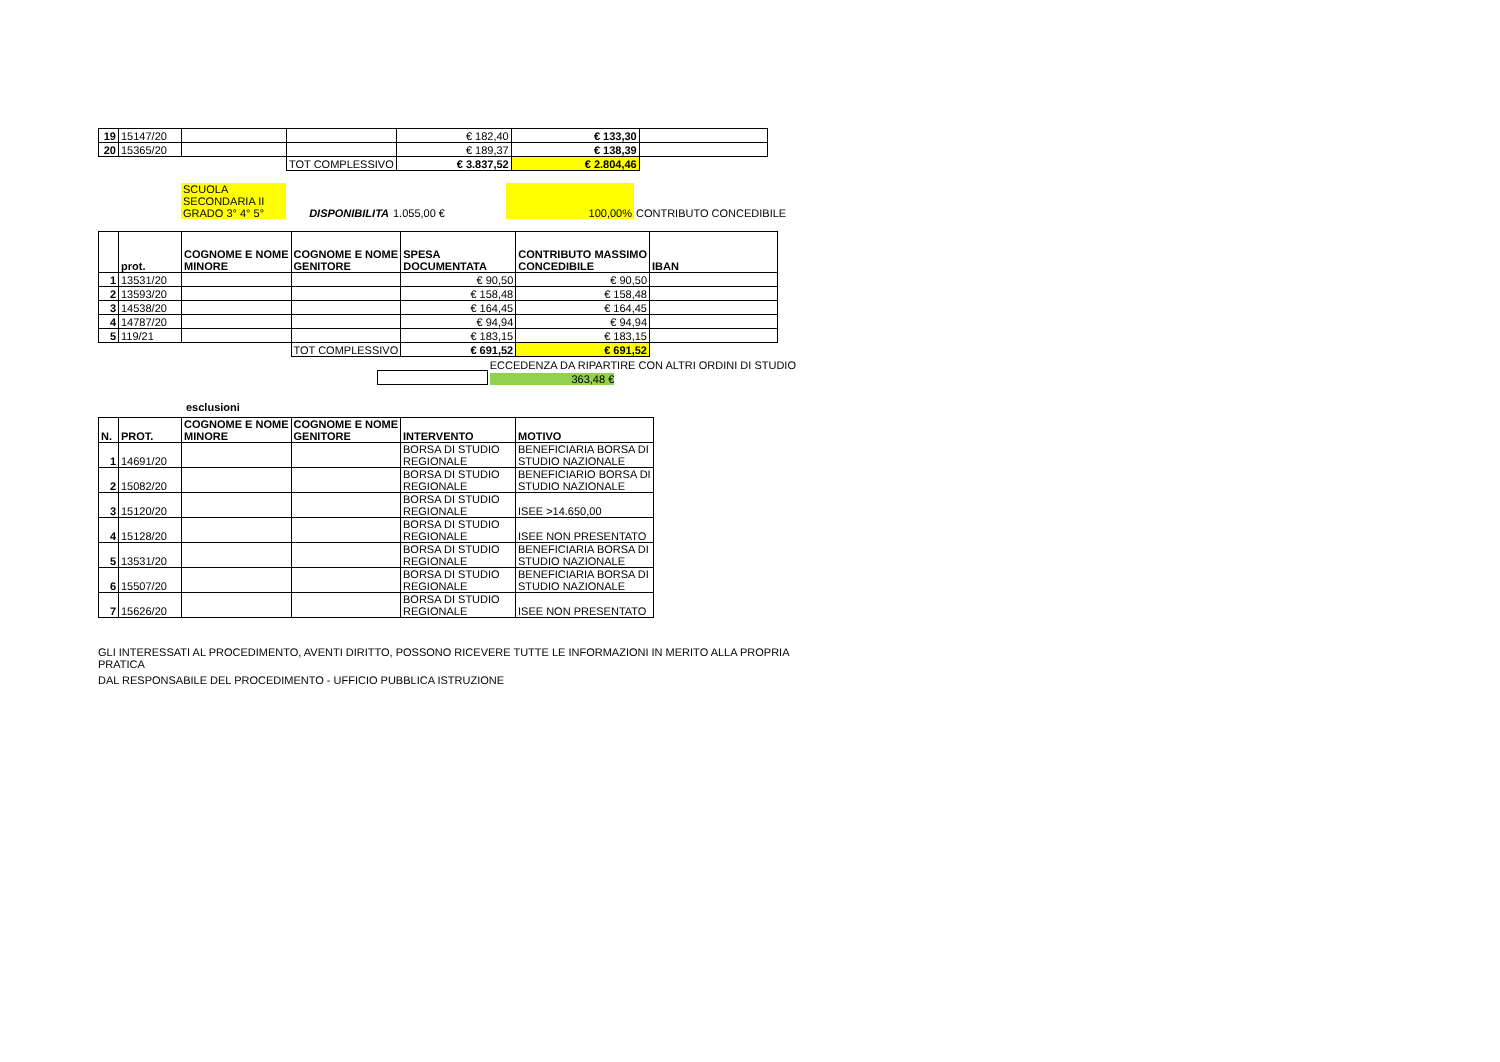| 19 | 15147/20 | | | € 182,40 | € 133,30 | |
| 20 | 15365/20 | | | € 189,37 | € 138,39 | |
| | | | TOT COMPLESSIVO | € 3.837,52 | € 2.804,46 | |
| | SCUOLA SECONDARIA II GRADO 3° 4° 5° | DISPONIBILITA | 1.055,00 € | 100,00% | CONTRIBUTO CONCEDIBILE |
| | prot. | COGNOME E NOME MINORE | COGNOME E NOME GENITORE | SPESA DOCUMENTATA | CONTRIBUTO MASSIMO CONCEDIBILE | IBAN |
| --- | --- | --- | --- | --- | --- | --- |
| 1 | 13531/20 | | | € 90,50 | € 90,50 | |
| 2 | 13593/20 | | | € 158,48 | € 158,48 | |
| 3 | 14538/20 | | | € 164,45 | € 164,45 | |
| 4 | 14787/20 | | | € 94,94 | € 94,94 | |
| 5 | 119/21 | | | € 183,15 | € 183,15 | |
| | | | TOT COMPLESSIVO | € 691,52 | € 691,52 | |
| | | ECCEDENZA DA RIPARTIRE CON ALTRI ORDINI DI STUDIO |
| | | 363,48 € |
esclusioni
| N. | PROT. | COGNOME E NOME MINORE | COGNOME E NOME GENITORE | INTERVENTO | MOTIVO |
| --- | --- | --- | --- | --- | --- |
| 1 | 14691/20 | | | BORSA DI STUDIO REGIONALE | BENEFICIARIA BORSA DI STUDIO NAZIONALE |
| 2 | 15082/20 | | | BORSA DI STUDIO REGIONALE | BENEFICIARIO BORSA DI STUDIO NAZIONALE |
| 3 | 15120/20 | | | BORSA DI STUDIO REGIONALE | ISEE >14.650,00 |
| 4 | 15128/20 | | | BORSA DI STUDIO REGIONALE | ISEE NON PRESENTATO |
| 5 | 13531/20 | | | BORSA DI STUDIO REGIONALE | BENEFICIARIA BORSA DI STUDIO NAZIONALE |
| 6 | 15507/20 | | | BORSA DI STUDIO REGIONALE | BENEFICIARIA BORSA DI STUDIO NAZIONALE |
| 7 | 15626/20 | | | BORSA DI STUDIO REGIONALE | ISEE NON PRESENTATO |
GLI INTERESSATI AL PROCEDIMENTO, AVENTI DIRITTO, POSSONO RICEVERE TUTTE LE INFORMAZIONI IN MERITO ALLA PROPRIA PRATICA
DAL RESPONSABILE DEL PROCEDIMENTO - UFFICIO PUBBLICA ISTRUZIONE